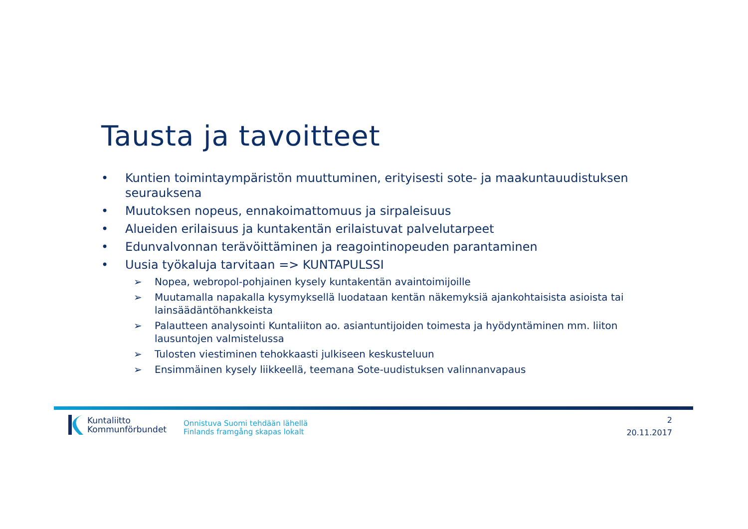Tausta ja tavoitteet
• Kuntien toimintaympäristön muuttuminen, erityisesti sote- ja maakuntauudistuksen seurauksena
• Muutoksen nopeus, ennakoimattomuus ja sirpaleisuus
• Alueiden erilaisuus ja kuntakentän erilaistuvat palvelutarpeet
• Edunvalvonnan terävöittäminen ja reagointinopeuden parantaminen
• Uusia työkaluja tarvitaan => KUNTAPULSSI
➢ Nopea, webropol-pohjainen kysely kuntakentän avaintoimijoille
➢ Muutamalla napakalla kysymyksellä luodataan kentän näkemyksiä ajankohtaisista asioista tai lainsäädäntöhankkeista
➢ Palautteen analysointi Kuntaliiton ao. asiantuntijoiden toimesta ja hyödyntäminen mm. liiton lausuntojen valmistelussa
➢ Tulosten viestiminen tehokkaasti julkiseen keskusteluun
➢ Ensimmäinen kysely liikkeellä, teemana Sote-uudistuksen valinnanvapaus
Kuntaliitto
Kommunförbundet
Onnistuva Suomi tehdään lähellä
Finlands framgång skapas lokalt
2
20.11.2017